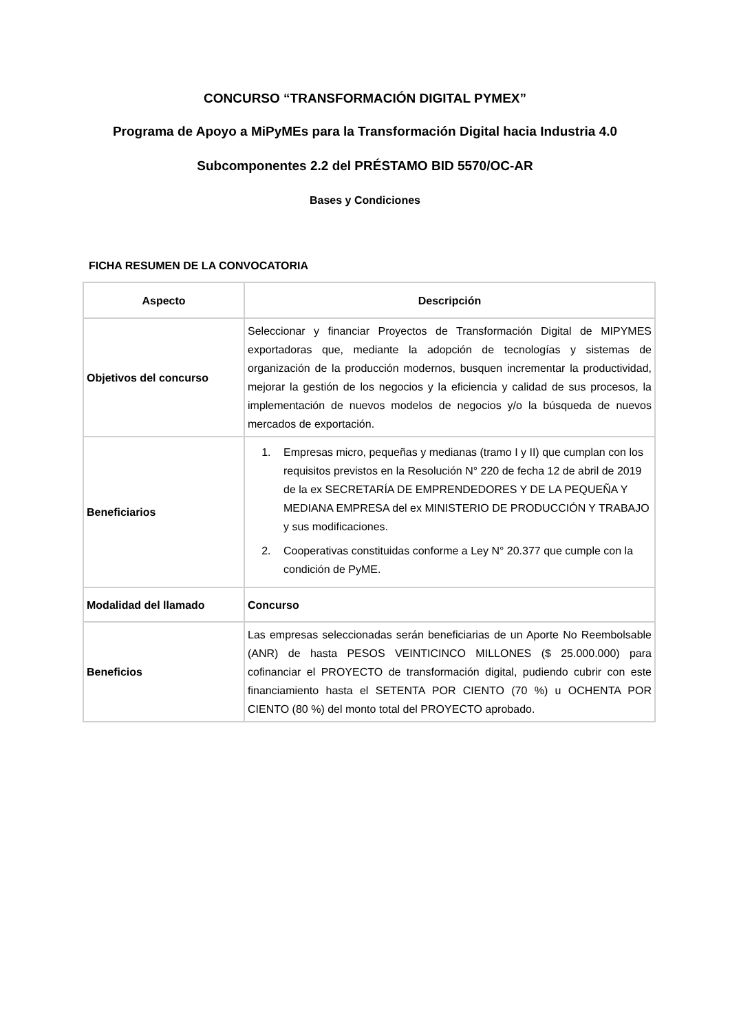CONCURSO “TRANSFORMACIÓN DIGITAL PYMEX”
Programa de Apoyo a MiPyMEs para la Transformación Digital hacia Industria 4.0
Subcomponentes 2.2 del PRÉSTAMO BID 5570/OC-AR
Bases y Condiciones
FICHA RESUMEN DE LA CONVOCATORIA
| Aspecto | Descripción |
| --- | --- |
| Objetivos del concurso | Seleccionar y financiar Proyectos de Transformación Digital de MIPYMES exportadoras que, mediante la adopción de tecnologías y sistemas de organización de la producción modernos, busquen incrementar la productividad, mejorar la gestión de los negocios y la eficiencia y calidad de sus procesos, la implementación de nuevos modelos de negocios y/o la búsqueda de nuevos mercados de exportación. |
| Beneficiarios | 1. Empresas micro, pequeñas y medianas (tramo I y II) que cumplan con los requisitos previstos en la Resolución N° 220 de fecha 12 de abril de 2019 de la ex SECRETARÍA DE EMPRENDEDORES Y DE LA PEQUEÑA Y MEDIANA EMPRESA del ex MINISTERIO DE PRODUCCIÓN Y TRABAJO y sus modificaciones. 2. Cooperativas constituidas conforme a Ley N° 20.377 que cumple con la condición de PyME. |
| Modalidad del llamado | Concurso |
| Beneficios | Las empresas seleccionadas serán beneficiarias de un Aporte No Reembolsable (ANR) de hasta PESOS VEINTICINCO MILLONES ($ 25.000.000) para cofinanciar el PROYECTO de transformación digital, pudiendo cubrir con este financiamiento hasta el SETENTA POR CIENTO (70 %) u OCHENTA POR CIENTO (80 %) del monto total del PROYECTO aprobado. |